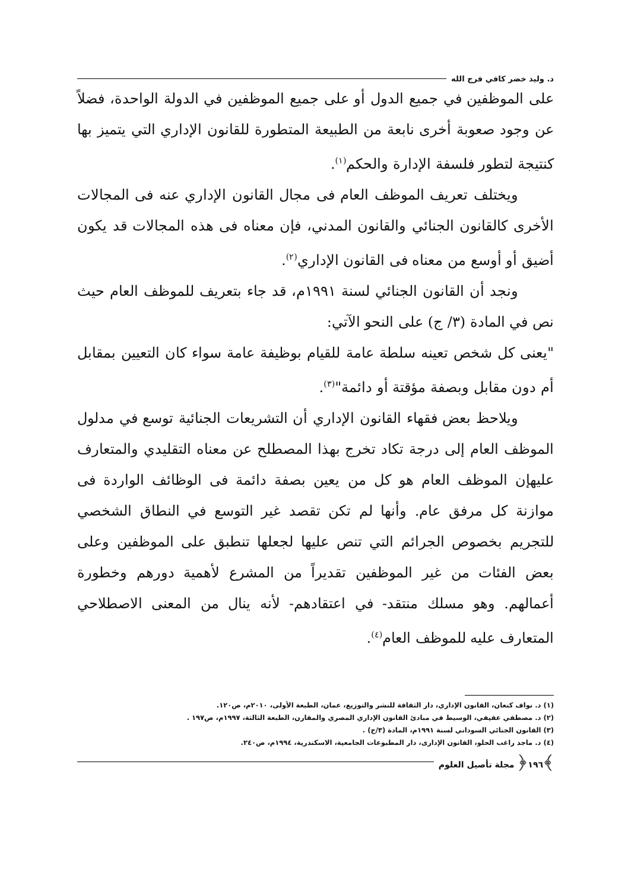د. وليد خضر كافي فرج الله
على الموظفين في جميع الدول أو على جميع الموظفين في الدولة الواحدة، فضلاً عن وجود صعوبة أخرى نابعة من الطبيعة المتطورة للقانون الإداري التي يتميز بها كنتيجة لتطور فلسفة الإدارة والحكم<sup>(١)</sup>.
ويختلف تعريف الموظف العام فى مجال القانون الإداري عنه فى المجالات الأخرى كالقانون الجنائي والقانون المدني، فإن معناه فى هذه المجالات قد يكون أضيق أو أوسع من معناه فى القانون الإداري<sup>(٢)</sup>.
ونجد أن القانون الجنائي لسنة ١٩٩١م، قد جاء بتعريف للموظف العام حيث نص في المادة (٣/ ج) على النحو الآتي:
"يعنى كل شخص تعينه سلطة عامة للقيام بوظيفة عامة سواء كان التعيين بمقابل أم دون مقابل وبصفة مؤقتة أو دائمة"<sup>(٣)</sup>.
ويلاحظ بعض فقهاء القانون الإداري أن التشريعات الجنائية توسع في مدلول الموظف العام إلى درجة تكاد تخرج بهذا المصطلح عن معناه التقليدي والمتعارف عليهإن الموظف العام هو كل من يعين بصفة دائمة فى الوظائف الواردة فى موازنة كل مرفق عام. وأنها لم تكن تقصد غير التوسع في النطاق الشخصي للتجريم بخصوص الجرائم التي تنص عليها لجعلها تنطبق على الموظفين وعلى بعض الفئات من غير الموظفين تقديراً من المشرع لأهمية دورهم وخطورة أعمالهم. وهو مسلك منتقد- في اعتقادهم- لأنه ينال من المعنى الاصطلاحي المتعارف عليه للموظف العام<sup>(٤)</sup>.
(١) د. نواف كنعان، القانون الإداري، دار الثقافة للنشر والتوزيع، عمان، الطبعة الأولى، ٢٠١٠م، ص١٢٠.
(٢) د. مصطفي عفيفي، الوسيط في مبادئ القانون الإداري المصري والمقارن، الطبعة الثالثة، ١٩٩٧م، ص١٩٧ .
(٣) القانون الجنائي السوداني لسنة ١٩٩١م، المادة (٣/ج) .
(٤) د. ماجد راغب الحلو، القانون الإدارى، دار المطبوعات الجامعية، الاسكندرية، ١٩٩٤م، ص٢٤٠.
﴾١٩٦﴿ مجلة تأصيل العلوم